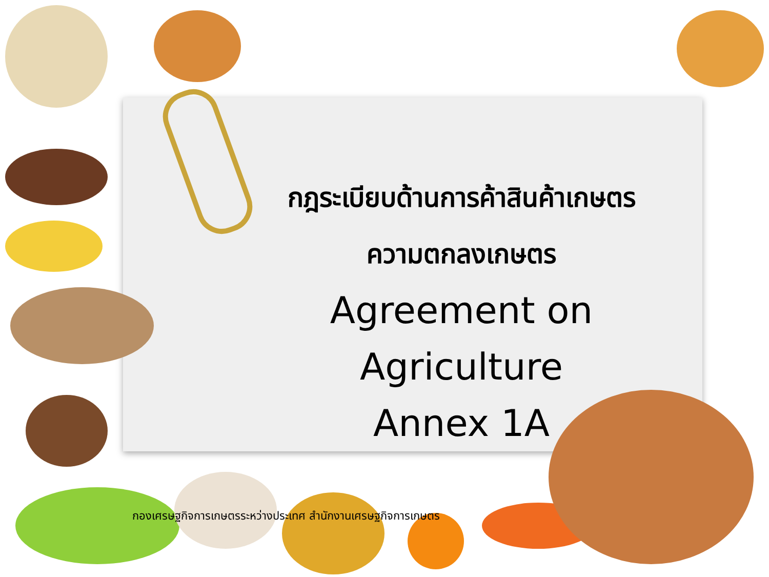กฎระเบียบด้านการค้าสินค้าเกษตร
ความตกลงเกษตร
Agreement on Agriculture
Annex 1A
กองเศรษฐกิจการเกษตรระหว่างประเทศ สำนักงานเศรษฐกิจการเกษตร